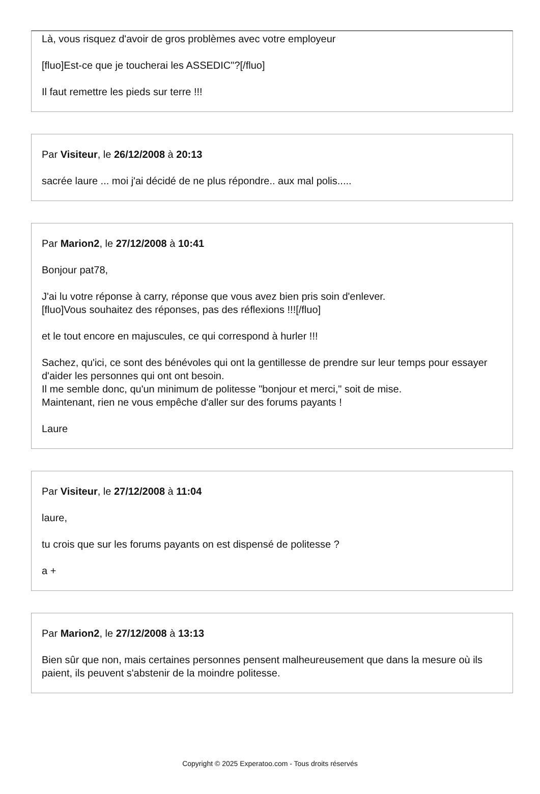Là, vous risquez d'avoir de gros problèmes avec votre employeur
[fluo]Est-ce que je toucherai les ASSEDIC"?[/fluo]
Il faut remettre les pieds sur terre !!!
Par Visiteur, le 26/12/2008 à 20:13
sacrée laure ... moi j'ai décidé de ne plus répondre.. aux mal polis.....
Par Marion2, le 27/12/2008 à 10:41
Bonjour pat78,
J'ai lu votre réponse à carry, réponse que vous avez bien pris soin d'enlever.
[fluo]Vous souhaitez des réponses, pas des réflexions !!![/fluo]
et le tout encore en majuscules, ce qui correspond à hurler !!!
Sachez, qu'ici, ce sont des bénévoles qui ont la gentillesse de prendre sur leur temps pour essayer d'aider les personnes qui ont ont besoin.
Il me semble donc, qu'un minimum de politesse "bonjour et merci," soit de mise.
Maintenant, rien ne vous empêche d'aller sur des forums payants !
Laure
Par Visiteur, le 27/12/2008 à 11:04
laure,
tu crois que sur les forums payants on est dispensé de politesse ?
a +
Par Marion2, le 27/12/2008 à 13:13
Bien sûr que non, mais certaines personnes pensent malheureusement que dans la mesure où ils paient, ils peuvent s'abstenir de la moindre politesse.
Copyright © 2025 Experatoo.com - Tous droits réservés